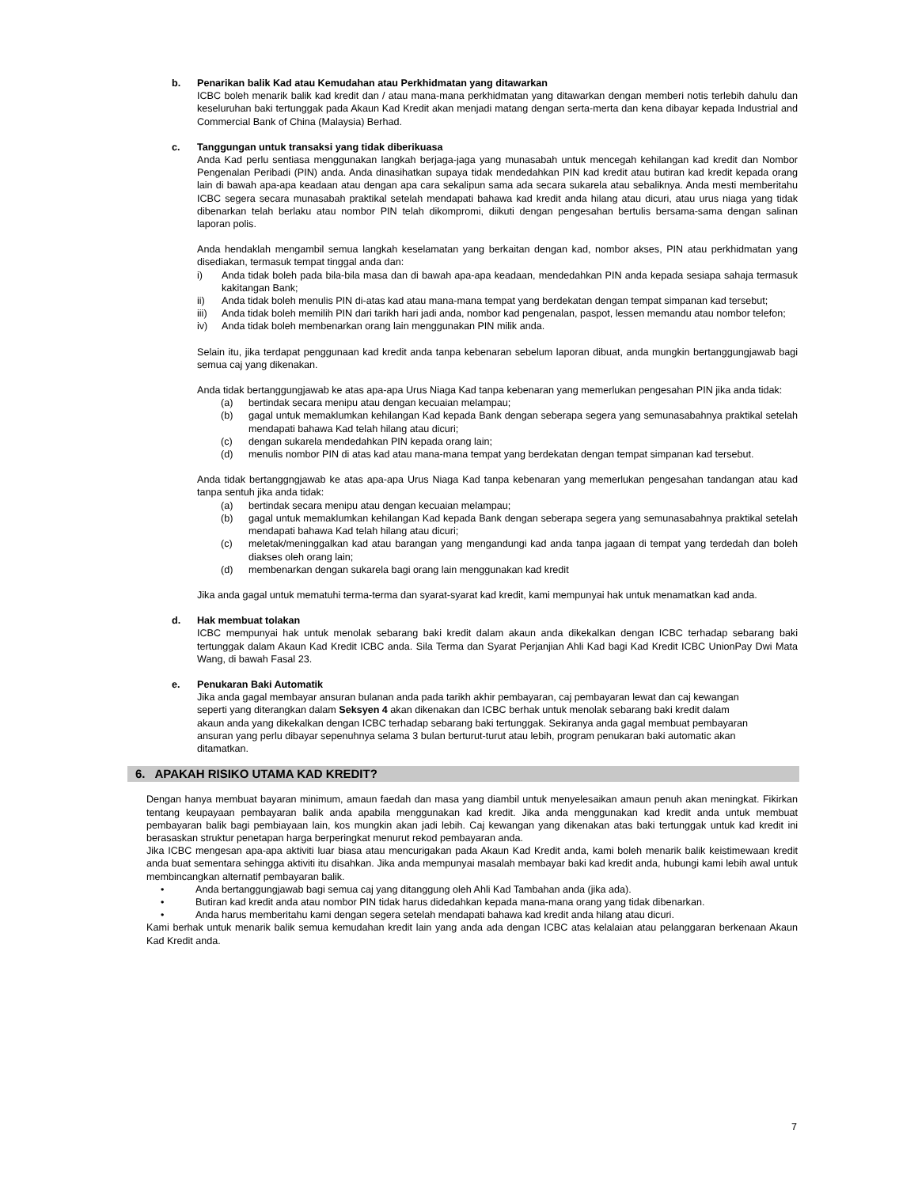b. Penarikan balik Kad atau Kemudahan atau Perkhidmatan yang ditawarkan
ICBC boleh menarik balik kad kredit dan / atau mana-mana perkhidmatan yang ditawarkan dengan memberi notis terlebih dahulu dan keseluruhan baki tertunggak pada Akaun Kad Kredit akan menjadi matang dengan serta-merta dan kena dibayar kepada Industrial and Commercial Bank of China (Malaysia) Berhad.
c. Tanggungan untuk transaksi yang tidak diberikuasa
Anda Kad perlu sentiasa menggunakan langkah berjaga-jaga yang munasabah untuk mencegah kehilangan kad kredit dan Nombor Pengenalan Peribadi (PIN) anda. Anda dinasihatkan supaya tidak mendedahkan PIN kad kredit atau butiran kad kredit kepada orang lain di bawah apa-apa keadaan atau dengan apa cara sekalipun sama ada secara sukarela atau sebaliknya. Anda mesti memberitahu ICBC segera secara munasabah praktikal setelah mendapati bahawa kad kredit anda hilang atau dicuri, atau urus niaga yang tidak dibenarkan telah berlaku atau nombor PIN telah dikompromi, diikuti dengan pengesahan bertulis bersama-sama dengan salinan laporan polis.
Anda hendaklah mengambil semua langkah keselamatan yang berkaitan dengan kad, nombor akses, PIN atau perkhidmatan yang disediakan, termasuk tempat tinggal anda dan:
i) Anda tidak boleh pada bila-bila masa dan di bawah apa-apa keadaan, mendedahkan PIN anda kepada sesiapa sahaja termasuk kakitangan Bank;
ii) Anda tidak boleh menulis PIN di-atas kad atau mana-mana tempat yang berdekatan dengan tempat simpanan kad tersebut;
iii) Anda tidak boleh memilih PIN dari tarikh hari jadi anda, nombor kad pengenalan, paspot, lessen memandu atau nombor telefon;
iv) Anda tidak boleh membenarkan orang lain menggunakan PIN milik anda.
Selain itu, jika terdapat penggunaan kad kredit anda tanpa kebenaran sebelum laporan dibuat, anda mungkin bertanggungjawab bagi semua caj yang dikenakan.
Anda tidak bertanggungjawab ke atas apa-apa Urus Niaga Kad tanpa kebenaran yang memerlukan pengesahan PIN jika anda tidak:
(a) bertindak secara menipu atau dengan kecuaian melampau;
(b) gagal untuk memaklumkan kehilangan Kad kepada Bank dengan seberapa segera yang semunasabahnya praktikal setelah mendapati bahawa Kad telah hilang atau dicuri;
(c) dengan sukarela mendedahkan PIN kepada orang lain;
(d) menulis nombor PIN di atas kad atau mana-mana tempat yang berdekatan dengan tempat simpanan kad tersebut.
Anda tidak bertanggngjawab ke atas apa-apa Urus Niaga Kad tanpa kebenaran yang memerlukan pengesahan tandangan atau kad tanpa sentuh jika anda tidak:
(a) bertindak secara menipu atau dengan kecuaian melampau;
(b) gagal untuk memaklumkan kehilangan Kad kepada Bank dengan seberapa segera yang semunasabahnya praktikal setelah mendapati bahawa Kad telah hilang atau dicuri;
(c) meletak/meninggalkan kad atau barangan yang mengandungi kad anda tanpa jagaan di tempat yang terdedah dan boleh diakses oleh orang lain;
(d) membenarkan dengan sukarela bagi orang lain menggunakan kad kredit
Jika anda gagal untuk mematuhi terma-terma dan syarat-syarat kad kredit, kami mempunyai hak untuk menamatkan kad anda.
d. Hak membuat tolakan
ICBC mempunyai hak untuk menolak sebarang baki kredit dalam akaun anda dikekalkan dengan ICBC terhadap sebarang baki tertunggak dalam Akaun Kad Kredit ICBC anda. Sila Terma dan Syarat Perjanjian Ahli Kad bagi Kad Kredit ICBC UnionPay Dwi Mata Wang, di bawah Fasal 23.
e. Penukaran Baki Automatik
Jika anda gagal membayar ansuran bulanan anda pada tarikh akhir pembayaran, caj pembayaran lewat dan caj kewangan seperti yang diterangkan dalam Seksyen 4 akan dikenakan dan ICBC berhak untuk menolak sebarang baki kredit dalam akaun anda yang dikekalkan dengan ICBC terhadap sebarang baki tertunggak. Sekiranya anda gagal membuat pembayaran ansuran yang perlu dibayar sepenuhnya selama 3 bulan berturut-turut atau lebih, program penukaran baki automatic akan ditamatkan.
6. APAKAH RISIKO UTAMA KAD KREDIT?
Dengan hanya membuat bayaran minimum, amaun faedah dan masa yang diambil untuk menyelesaikan amaun penuh akan meningkat. Fikirkan tentang keupayaan pembayaran balik anda apabila menggunakan kad kredit. Jika anda menggunakan kad kredit anda untuk membuat pembayaran balik bagi pembiayaan lain, kos mungkin akan jadi lebih. Caj kewangan yang dikenakan atas baki tertunggak untuk kad kredit ini berasaskan struktur penetapan harga berperingkat menurut rekod pembayaran anda.
Jika ICBC mengesan apa-apa aktiviti luar biasa atau mencurigakan pada Akaun Kad Kredit anda, kami boleh menarik balik keistimewaan kredit anda buat sementara sehingga aktiviti itu disahkan. Jika anda mempunyai masalah membayar baki kad kredit anda, hubungi kami lebih awal untuk membincangkan alternatif pembayaran balik.
• Anda bertanggungjawab bagi semua caj yang ditanggung oleh Ahli Kad Tambahan anda (jika ada).
• Butiran kad kredit anda atau nombor PIN tidak harus didedahkan kepada mana-mana orang yang tidak dibenarkan.
• Anda harus memberitahu kami dengan segera setelah mendapati bahawa kad kredit anda hilang atau dicuri.
Kami berhak untuk menarik balik semua kemudahan kredit lain yang anda ada dengan ICBC atas kelalaian atau pelanggaran berkenaan Akaun Kad Kredit anda.
7